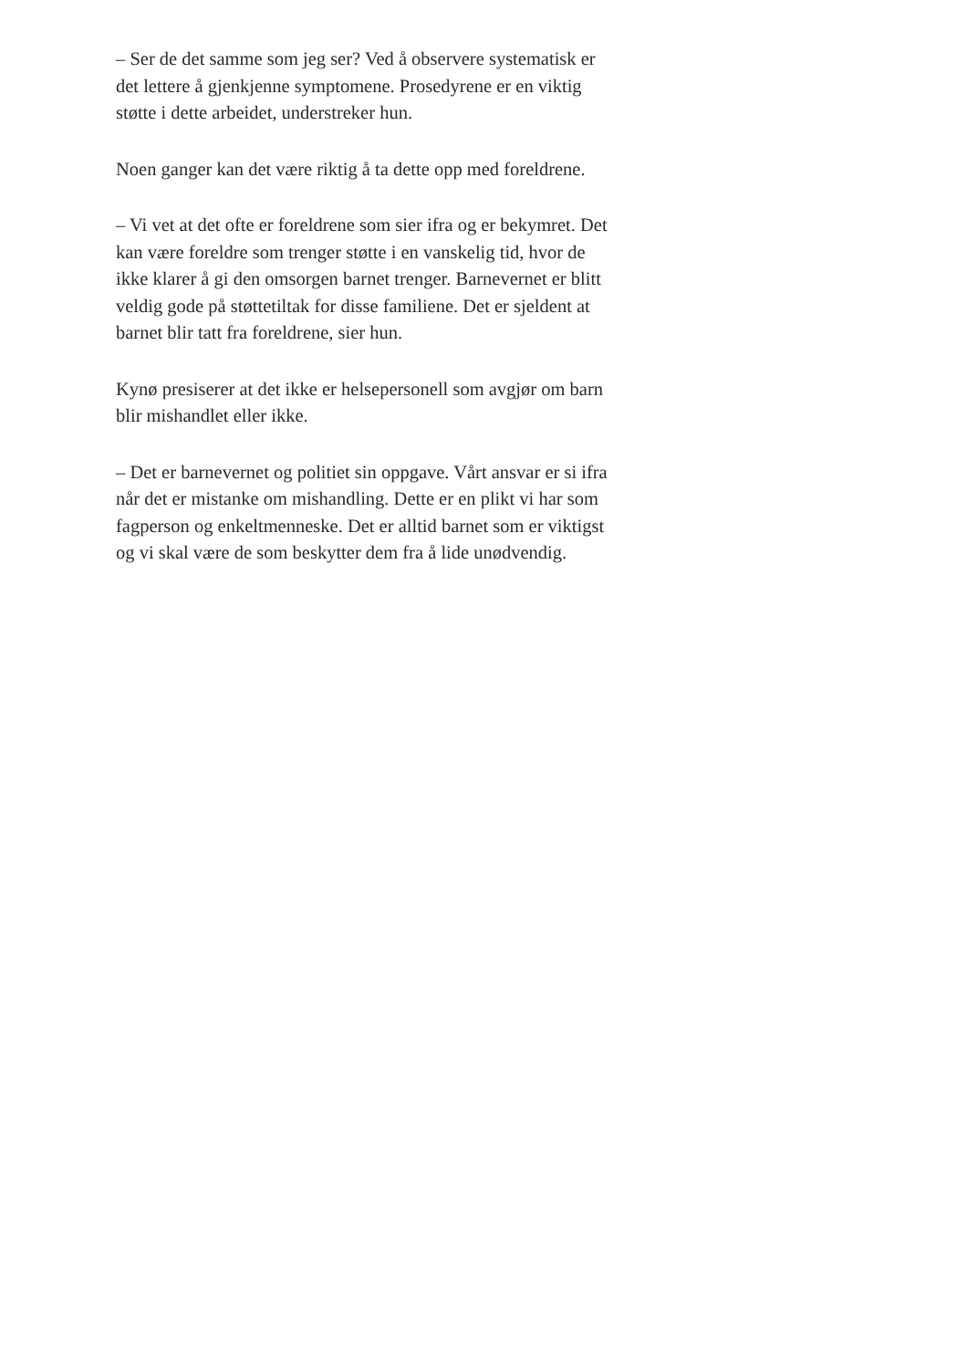– Ser de det samme som jeg ser? Ved å observere systematisk er det lettere å gjenkjenne symptomene. Prosedyrene er en viktig støtte i dette arbeidet, understreker hun.
Noen ganger kan det være riktig å ta dette opp med foreldrene.
– Vi vet at det ofte er foreldrene som sier ifra og er bekymret. Det kan være foreldre som trenger støtte i en vanskelig tid, hvor de ikke klarer å gi den omsorgen barnet trenger. Barnevernet er blitt veldig gode på støttetiltak for disse familiene. Det er sjeldent at barnet blir tatt fra foreldrene, sier hun.
Kynø presiserer at det ikke er helsepersonell som avgjør om barn blir mishandlet eller ikke.
– Det er barnevernet og politiet sin oppgave. Vårt ansvar er si ifra når det er mistanke om mishandling. Dette er en plikt vi har som fagperson og enkeltmenneske. Det er alltid barnet som er viktigst og vi skal være de som beskytter dem fra å lide unødvendig.